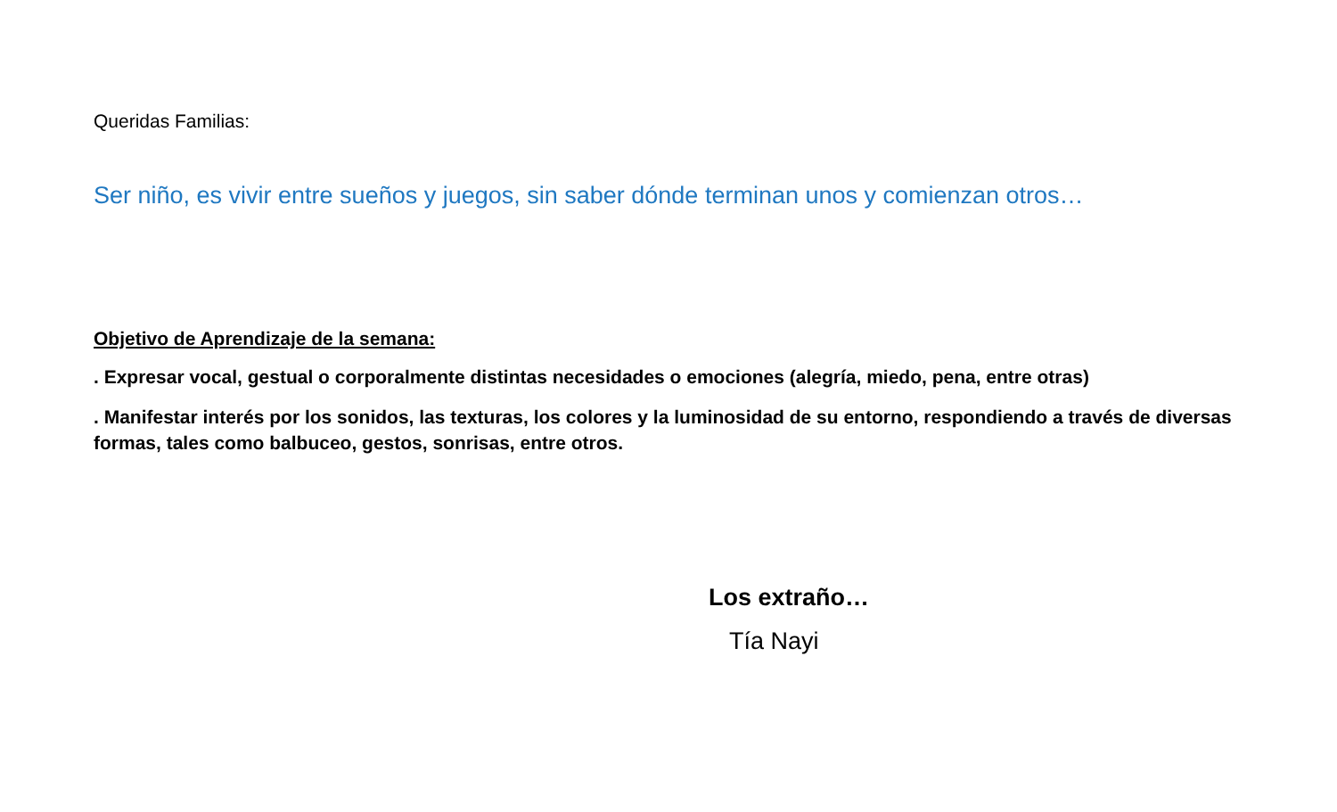Queridas Familias:
Ser niño, es vivir entre sueños y juegos, sin saber dónde terminan unos y comienzan otros…
Objetivo de Aprendizaje de la semana:
. Expresar vocal, gestual o corporalmente distintas necesidades o emociones (alegría, miedo, pena, entre otras)
. Manifestar interés por los sonidos, las texturas, los colores y la luminosidad de su entorno, respondiendo a través de diversas formas, tales como balbuceo, gestos, sonrisas, entre otros.
Los extraño…
Tía Nayi